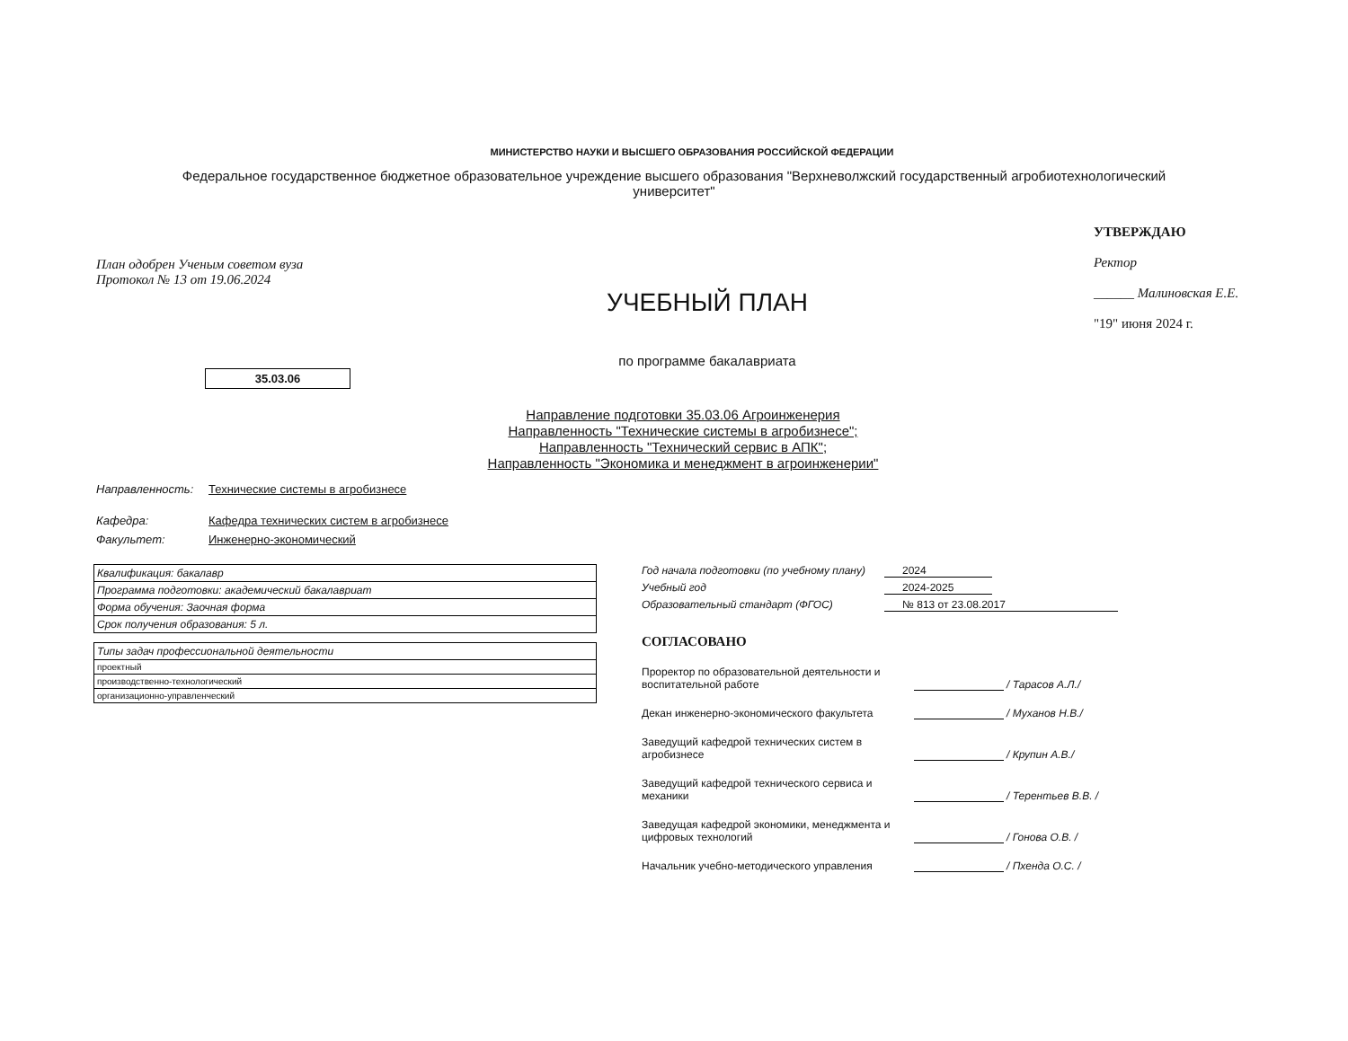МИНИСТЕРСТВО НАУКИ И ВЫСШЕГО ОБРАЗОВАНИЯ РОССИЙСКОЙ ФЕДЕРАЦИИ
Федеральное государственное бюджетное образовательное учреждение высшего образования "Верхневолжский государственный агробиотехнологический университет"
План одобрен Ученым советом вуза
Протокол № 13 от 19.06.2024
УЧЕБНЫЙ ПЛАН
по программе бакалавриата
УТВЕРЖДАЮ
Ректор
______ Малиновская Е.Е.
"19" июня 2024 г.
35.03.06
Направление подготовки 35.03.06 Агроинженерия
Направленность "Технические системы в агробизнесе";
Направленность "Технический сервис в АПК";
Направленность "Экономика и менеджмент в агроинженерии"
Направленность: Технические системы в агробизнесе
Кафедра: Кафедра технических систем в агробизнесе
Факультет: Инженерно-экономический
| Квалификация: бакалавр |
| Программа подготовки: академический бакалавриат |
| Форма обучения: Заочная форма |
| Срок получения образования: 5 л. |
| Типы задач профессиональной деятельности |
| проектный |
| производственно-технологический |
| организационно-управленческий |
Год начала подготовки (по учебному плану) 2024
Учебный год 2024-2025
Образовательный стандарт (ФГОС) № 813 от 23.08.2017
СОГЛАСОВАНО
Проректор по образовательной деятельности и воспитательной работе
/ Тарасов А.Л./
Декан инженерно-экономического факультета
/ Муханов Н.В./
Заведущий кафедрой технических систем в агробизнесе
/ Крупин А.В./
Заведущий кафедрой технического сервиса и механики
/ Терентьев В.В. /
Заведущая кафедрой экономики, менеджмента и цифровых технологий
/ Гонова О.В. /
Начальник учебно-методического управления
/ Пхенда О.С. /